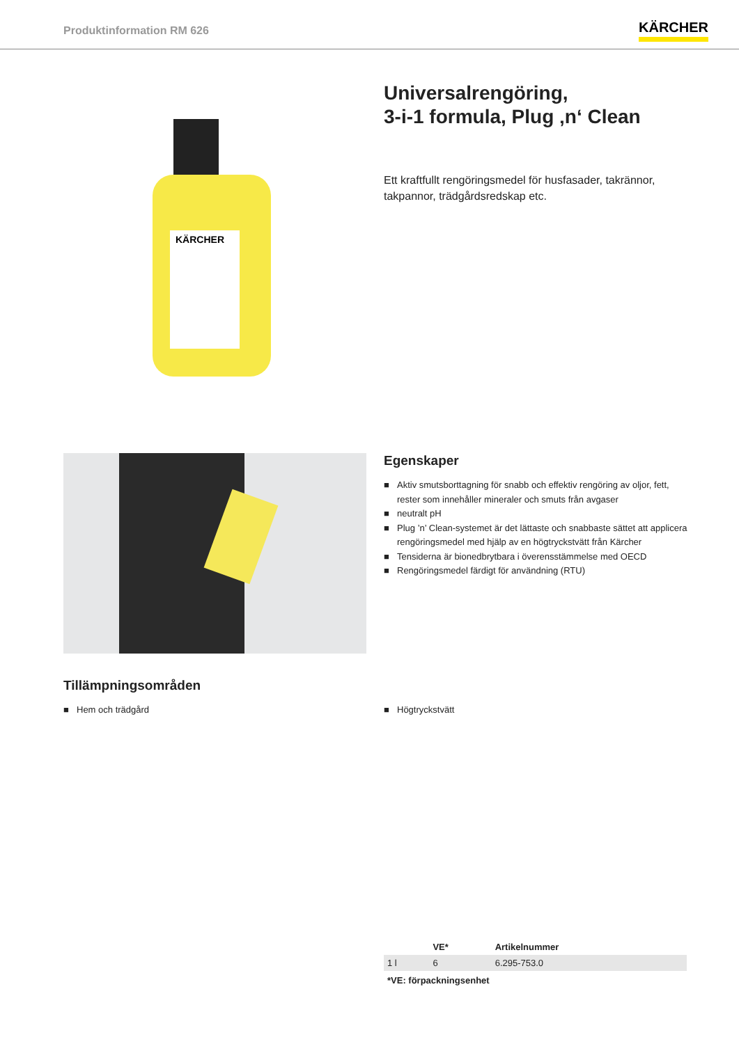Produktinformation RM 626
KÄRCHER
KÄRCHER
Universalrengöring,
3-i-1 formula, Plug ‚n‘ Clean
Ett kraftfullt rengöringsmedel för husfasader, takrännor, takpannor, trädgårdsredskap etc.
Egenskaper
■ Aktiv smutsborttagning för snabb och effektiv rengöring av oljor, fett, rester som innehåller mineraler och smuts från avgaser
■ neutralt pH
■ Plug ’n’ Clean-systemet är det lättaste och snabbaste sättet att applicera rengöringsmedel med hjälp av en högtryckstvätt från Kärcher
■ Tensiderna är bionedbrytbara i överensstämmelse med OECD
■ Rengöringsmedel färdigt för användning (RTU)
Tillämpningsområden
■ Hem och trädgård
■ Högtryckstvätt
| | VE* | Artikelnummer |
| --- | --- | --- |
| 1 l | 6 | 6.295-753.0 |
*VE: förpackningsenhet